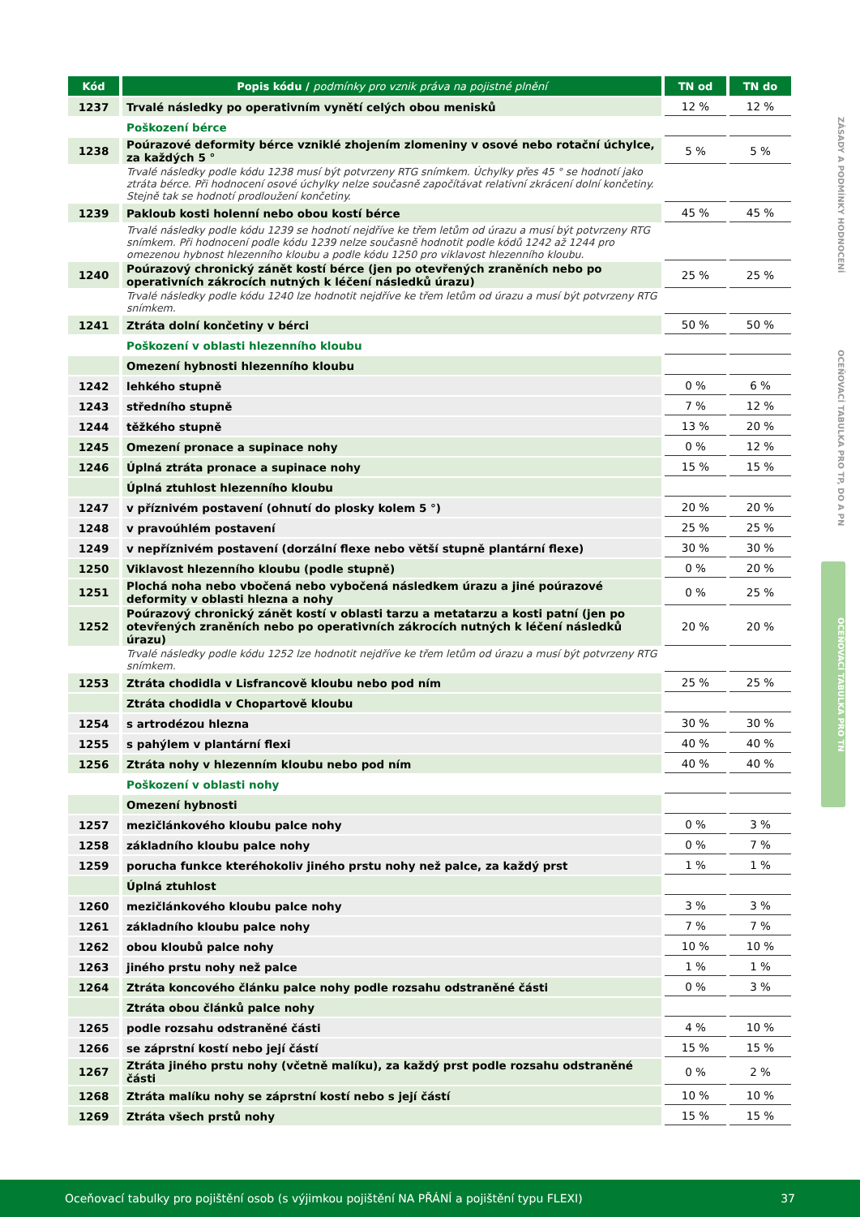| Kód | Popis kódu / podmínky pro vznik práva na pojistné plnění | TN od | TN do |
| --- | --- | --- | --- |
| 1237 | Trvalé následky po operativním vynětí celých obou menisků | 12 % | 12 % |
| | Poškození bérce | | |
| 1238 | Poúrazové deformity bérce vzniklé zhojením zlomeniny v osové nebo rotační úchylce, za každých 5 ° | 5 % | 5 % |
| | Trvalé následky podle kódu 1238 musí být potvrzeny RTG snímkem. Úchylky přes 45 ° se hodnotí jako ztráta bérce. Při hodnocení osové úchylky nelze současně započítávat relativní zkrácení dolní končetiny. Stejně tak se hodnotí prodloužení končetiny. | | |
| 1239 | Pakloub kosti holenní nebo obou kostí bérce | 45 % | 45 % |
| | Trvalé následky podle kódu 1239 se hodnotí nejdříve ke třem letům od úrazu a musí být potvrzeny RTG snímkem. Při hodnocení podle kódu 1239 nelze současně hodnotit podle kódů 1242 až 1244 pro omezenou hybnost hlezenního kloubu a podle kódu 1250 pro viklavost hlezenního kloubu. | | |
| 1240 | Poúrazový chronický zánět kostí bérce (jen po otevřených zraněních nebo po operativních zákrocích nutných k léčení následků úrazu) | 25 % | 25 % |
| | Trvalé následky podle kódu 1240 lze hodnotit nejdříve ke třem letům od úrazu a musí být potvrzeny RTG snímkem. | | |
| 1241 | Ztráta dolní končetiny v bérci | 50 % | 50 % |
| | Poškození v oblasti hlezenního kloubu | | |
| | Omezení hybnosti hlezenního kloubu | | |
| 1242 | lehkého stupně | 0 % | 6 % |
| 1243 | středního stupně | 7 % | 12 % |
| 1244 | těžkého stupně | 13 % | 20 % |
| 1245 | Omezení pronace a supinace nohy | 0 % | 12 % |
| 1246 | Úplná ztráta pronace a supinace nohy | 15 % | 15 % |
| | Úplná ztuhlost hlezenního kloubu | | |
| 1247 | v příznivém postavení (ohnutí do plosky kolem 5 °) | 20 % | 20 % |
| 1248 | v pravoúhlém postavení | 25 % | 25 % |
| 1249 | v nepříznivém postavení (dorzální flexe nebo větší stupně plantární flexe) | 30 % | 30 % |
| 1250 | Viklavost hlezenního kloubu (podle stupně) | 0 % | 20 % |
| 1251 | Plochá noha nebo vbočená nebo vybočená následkem úrazu a jiné poúrazové deformity v oblasti hlezna a nohy | 0 % | 25 % |
| 1252 | Poúrazový chronický zánět kostí v oblasti tarzu a metatarzu a kosti patní (jen po otevřených zraněních nebo po operativních zákrocích nutných k léčení následků úrazu) | 20 % | 20 % |
| | Trvalé následky podle kódu 1252 lze hodnotit nejdříve ke třem letům od úrazu a musí být potvrzeny RTG snímkem. | | |
| 1253 | Ztráta chodidla v Lisfrancově kloubu nebo pod ním | 25 % | 25 % |
| | Ztráta chodidla v Chopartově kloubu | | |
| 1254 | s artrodézou hlezna | 30 % | 30 % |
| 1255 | s pahýlem v plantární flexi | 40 % | 40 % |
| 1256 | Ztráta nohy v hlezenním kloubu nebo pod ním | 40 % | 40 % |
| | Poškození v oblasti nohy | | |
| | Omezení hybnosti | | |
| 1257 | mezičlánkového kloubu palce nohy | 0 % | 3 % |
| 1258 | základního kloubu palce nohy | 0 % | 7 % |
| 1259 | porucha funkce kteréhokoliv jiného prstu nohy než palce, za každý prst | 1 % | 1 % |
| | Úplná ztuhlost | | |
| 1260 | mezičlánkového kloubu palce nohy | 3 % | 3 % |
| 1261 | základního kloubu palce nohy | 7 % | 7 % |
| 1262 | obou kloubů palce nohy | 10 % | 10 % |
| 1263 | jiného prstu nohy než palce | 1 % | 1 % |
| 1264 | Ztráta koncového článku palce nohy podle rozsahu odstraněné části | 0 % | 3 % |
| | Ztráta obou článků palce nohy | | |
| 1265 | podle rozsahu odstraněné části | 4 % | 10 % |
| 1266 | se záprstní kostí nebo její částí | 15 % | 15 % |
| 1267 | Ztráta jiného prstu nohy (včetně malíku), za každý prst podle rozsahu odstraněné části | 0 % | 2 % |
| 1268 | Ztráta malíku nohy se záprstní kostí nebo s její částí | 10 % | 10 % |
| 1269 | Ztráta všech prstů nohy | 15 % | 15 % |
ZÁSADY A PODMÍNKY HODNOCENÍ
OCEŇOVACÍ TABULKA PRO TP, DO A PN
OCEŇOVACÍ TABULKA PRO TN
Oceňovací tabulky pro pojištění osob (s výjimkou pojištění NA PŘÁNÍ a pojištění typu FLEXI) 37